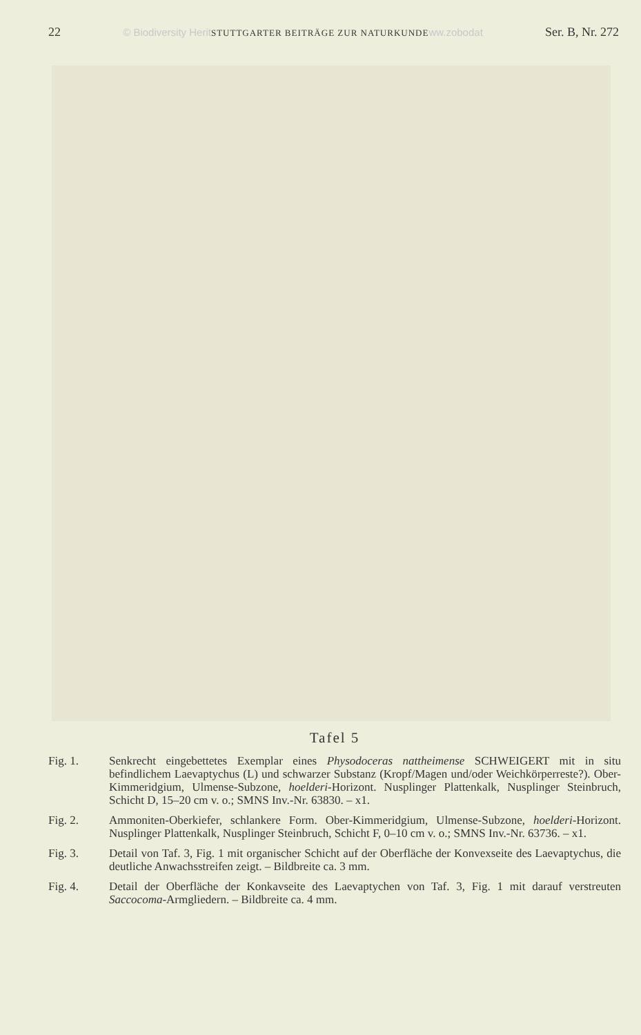22 © Biodiversity HeritSTUTTGARTER BEITRÄGE ZUR NATURKUNDEww.zobodat Ser. B, Nr. 272
Tafel 5
Fig. 1. Senkrecht eingebettetes Exemplar eines Physodoceras nattheimense SCHWEIGERT mit in situ befindlichem Laevaptychus (L) und schwarzer Substanz (Kropf/Magen und/oder Weichkörperreste?). Ober-Kimmeridgium, Ulmense-Subzone, hoelderi-Horizont. Nusplinger Plattenkalk, Nusplinger Steinbruch, Schicht D, 15–20 cm v. o.; SMNS Inv.-Nr. 63830. – x1.
Fig. 2. Ammoniten-Oberkiefer, schlankere Form. Ober-Kimmeridgium, Ulmense-Subzone, hoelderi-Horizont. Nusplinger Plattenkalk, Nusplinger Steinbruch, Schicht F, 0–10 cm v. o.; SMNS Inv.-Nr. 63736. – x1.
Fig. 3. Detail von Taf. 3, Fig. 1 mit organischer Schicht auf der Oberfläche der Konvexseite des Laevaptychus, die deutliche Anwachsstreifen zeigt. – Bildbreite ca. 3 mm.
Fig. 4. Detail der Oberfläche der Konkavseite des Laevaptychen von Taf. 3, Fig. 1 mit darauf verstreuten Saccocoma-Armgliedern. – Bildbreite ca. 4 mm.